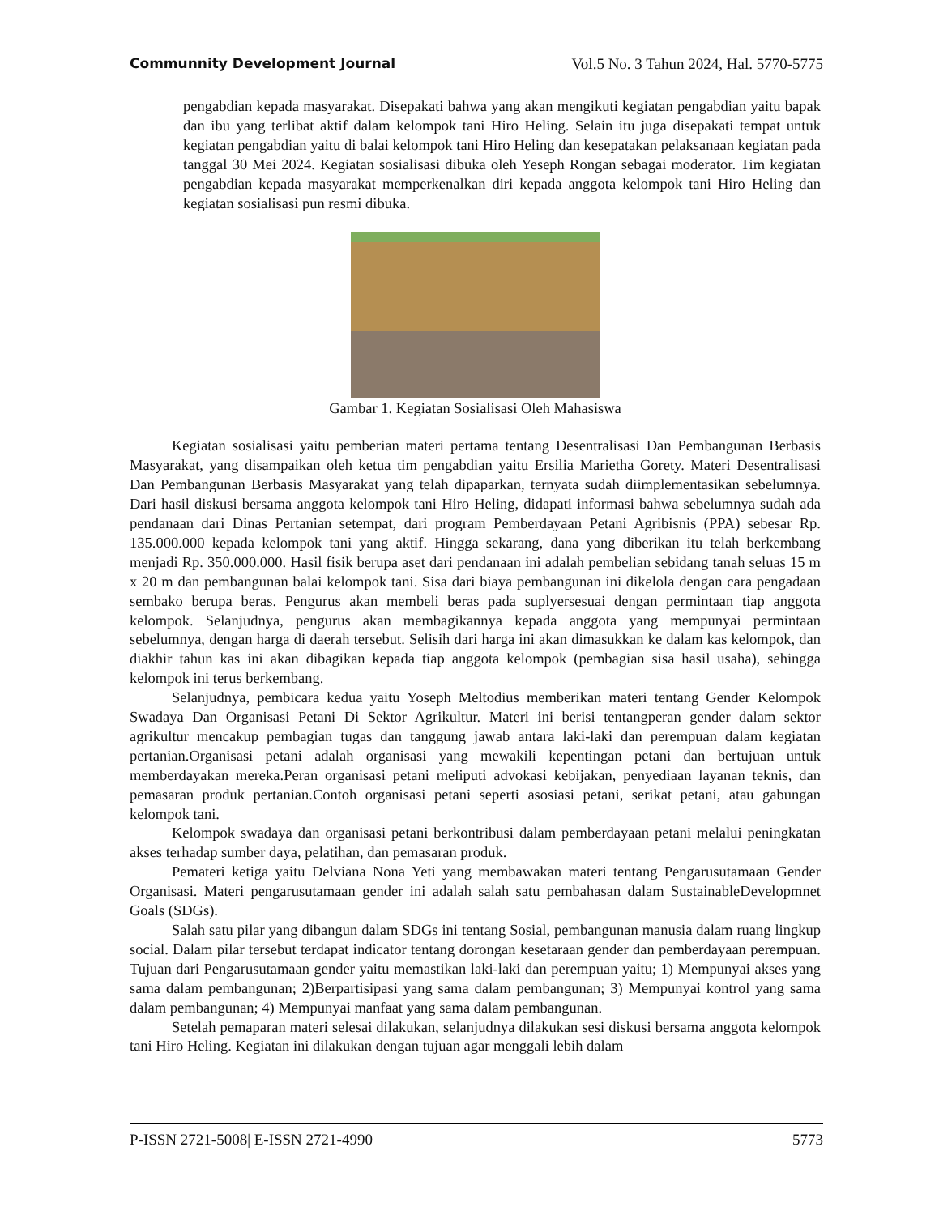Communnity Development Journal Vol.5 No. 3 Tahun 2024, Hal. 5770-5775
pengabdian kepada masyarakat. Disepakati bahwa yang akan mengikuti kegiatan pengabdian yaitu bapak dan ibu yang terlibat aktif dalam kelompok tani Hiro Heling. Selain itu juga disepakati tempat untuk kegiatan pengabdian yaitu di balai kelompok tani Hiro Heling dan kesepatakan pelaksanaan kegiatan pada tanggal 30 Mei 2024. Kegiatan sosialisasi dibuka oleh Yeseph Rongan sebagai moderator. Tim kegiatan pengabdian kepada masyarakat memperkenalkan diri kepada anggota kelompok tani Hiro Heling dan kegiatan sosialisasi pun resmi dibuka.
Gambar 1. Kegiatan Sosialisasi Oleh Mahasiswa
Kegiatan sosialisasi yaitu pemberian materi pertama tentang Desentralisasi Dan Pembangunan Berbasis Masyarakat, yang disampaikan oleh ketua tim pengabdian yaitu Ersilia Marietha Gorety. Materi Desentralisasi Dan Pembangunan Berbasis Masyarakat yang telah dipaparkan, ternyata sudah diimplementasikan sebelumnya. Dari hasil diskusi bersama anggota kelompok tani Hiro Heling, didapati informasi bahwa sebelumnya sudah ada pendanaan dari Dinas Pertanian setempat, dari program Pemberdayaan Petani Agribisnis (PPA) sebesar Rp. 135.000.000 kepada kelompok tani yang aktif. Hingga sekarang, dana yang diberikan itu telah berkembang menjadi Rp. 350.000.000. Hasil fisik berupa aset dari pendanaan ini adalah pembelian sebidang tanah seluas 15 m x 20 m dan pembangunan balai kelompok tani. Sisa dari biaya pembangunan ini dikelola dengan cara pengadaan sembako berupa beras. Pengurus akan membeli beras pada suplyersesuai dengan permintaan tiap anggota kelompok. Selanjudnya, pengurus akan membagikannya kepada anggota yang mempunyai permintaan sebelumnya, dengan harga di daerah tersebut. Selisih dari harga ini akan dimasukkan ke dalam kas kelompok, dan diakhir tahun kas ini akan dibagikan kepada tiap anggota kelompok (pembagian sisa hasil usaha), sehingga kelompok ini terus berkembang.
Selanjudnya, pembicara kedua yaitu Yoseph Meltodius memberikan materi tentang Gender Kelompok Swadaya Dan Organisasi Petani Di Sektor Agrikultur. Materi ini berisi tentangperan gender dalam sektor agrikultur mencakup pembagian tugas dan tanggung jawab antara laki-laki dan perempuan dalam kegiatan pertanian.Organisasi petani adalah organisasi yang mewakili kepentingan petani dan bertujuan untuk memberdayakan mereka.Peran organisasi petani meliputi advokasi kebijakan, penyediaan layanan teknis, dan pemasaran produk pertanian.Contoh organisasi petani seperti asosiasi petani, serikat petani, atau gabungan kelompok tani.
Kelompok swadaya dan organisasi petani berkontribusi dalam pemberdayaan petani melalui peningkatan akses terhadap sumber daya, pelatihan, dan pemasaran produk.
Pemateri ketiga yaitu Delviana Nona Yeti yang membawakan materi tentang Pengarusutamaan Gender Organisasi. Materi pengarusutamaan gender ini adalah salah satu pembahasan dalam SustainableDevelopmnet Goals (SDGs).
Salah satu pilar yang dibangun dalam SDGs ini tentang Sosial, pembangunan manusia dalam ruang lingkup social. Dalam pilar tersebut terdapat indicator tentang dorongan kesetaraan gender dan pemberdayaan perempuan. Tujuan dari Pengarusutamaan gender yaitu memastikan laki-laki dan perempuan yaitu; 1) Mempunyai akses yang sama dalam pembangunan; 2)Berpartisipasi yang sama dalam pembangunan; 3) Mempunyai kontrol yang sama dalam pembangunan; 4) Mempunyai manfaat yang sama dalam pembangunan.
Setelah pemaparan materi selesai dilakukan, selanjudnya dilakukan sesi diskusi bersama anggota kelompok tani Hiro Heling. Kegiatan ini dilakukan dengan tujuan agar menggali lebih dalam
P-ISSN 2721-5008| E-ISSN 2721-4990 5773